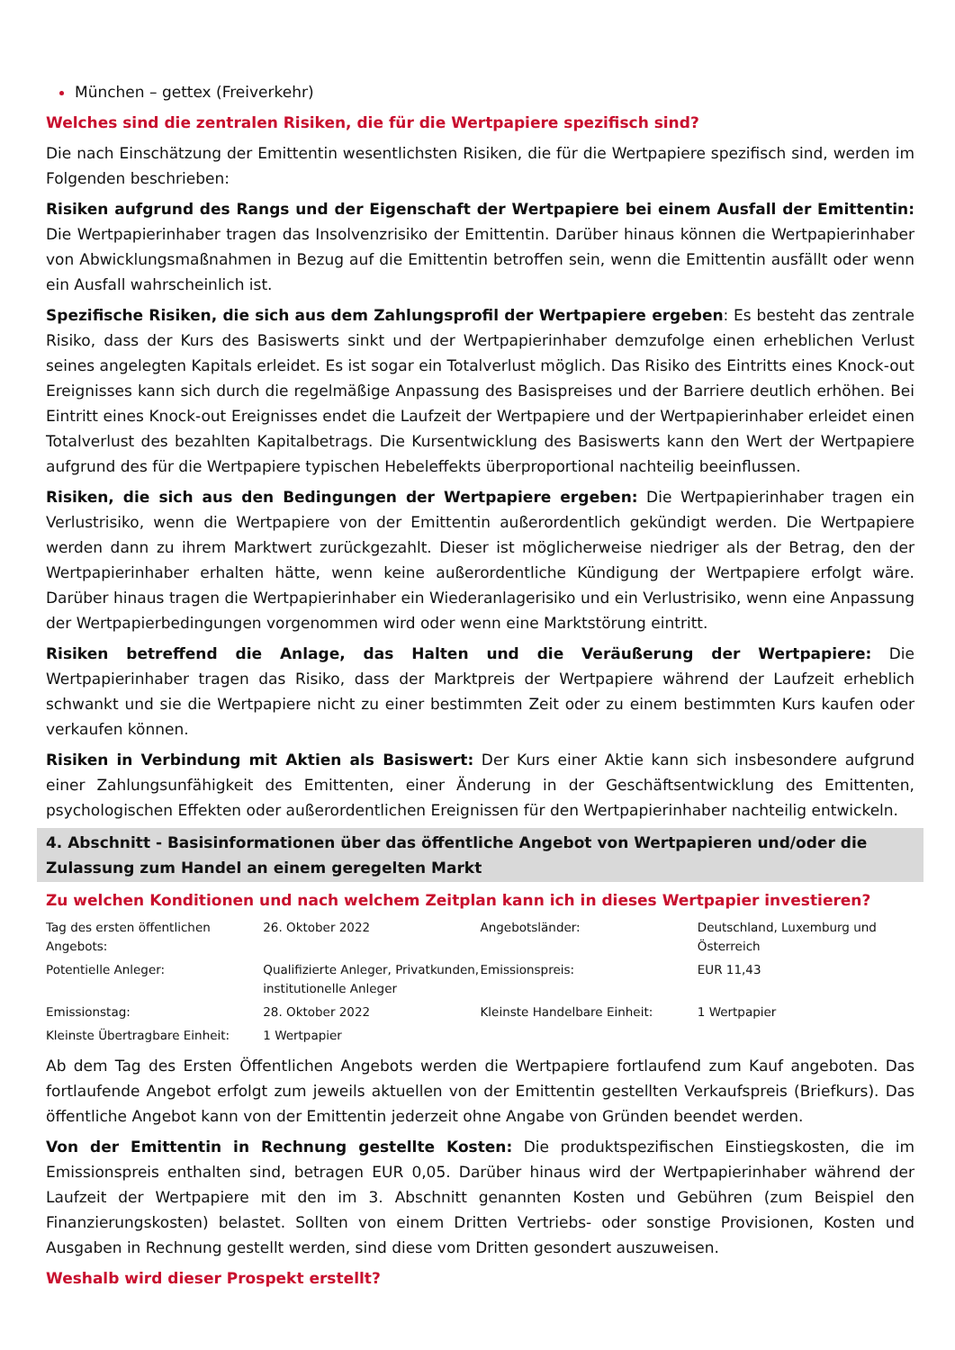München – gettex (Freiverkehr)
Welches sind die zentralen Risiken, die für die Wertpapiere spezifisch sind?
Die nach Einschätzung der Emittentin wesentlichsten Risiken, die für die Wertpapiere spezifisch sind, werden im Folgenden beschrieben:
Risiken aufgrund des Rangs und der Eigenschaft der Wertpapiere bei einem Ausfall der Emittentin: Die Wertpapierinhaber tragen das Insolvenzrisiko der Emittentin. Darüber hinaus können die Wertpapierinhaber von Abwicklungsmaßnahmen in Bezug auf die Emittentin betroffen sein, wenn die Emittentin ausfällt oder wenn ein Ausfall wahrscheinlich ist.
Spezifische Risiken, die sich aus dem Zahlungsprofil der Wertpapiere ergeben: Es besteht das zentrale Risiko, dass der Kurs des Basiswerts sinkt und der Wertpapierinhaber demzufolge einen erheblichen Verlust seines angelegten Kapitals erleidet. Es ist sogar ein Totalverlust möglich. Das Risiko des Eintritts eines Knock-out Ereignisses kann sich durch die regelmäßige Anpassung des Basispreises und der Barriere deutlich erhöhen. Bei Eintritt eines Knock-out Ereignisses endet die Laufzeit der Wertpapiere und der Wertpapierinhaber erleidet einen Totalverlust des bezahlten Kapitalbetrags. Die Kursentwicklung des Basiswerts kann den Wert der Wertpapiere aufgrund des für die Wertpapiere typischen Hebeleffekts überproportional nachteilig beeinflussen.
Risiken, die sich aus den Bedingungen der Wertpapiere ergeben: Die Wertpapierinhaber tragen ein Verlustrisiko, wenn die Wertpapiere von der Emittentin außerordentlich gekündigt werden. Die Wertpapiere werden dann zu ihrem Marktwert zurückgezahlt. Dieser ist möglicherweise niedriger als der Betrag, den der Wertpapierinhaber erhalten hätte, wenn keine außerordentliche Kündigung der Wertpapiere erfolgt wäre. Darüber hinaus tragen die Wertpapierinhaber ein Wiederanlagerisiko und ein Verlustrisiko, wenn eine Anpassung der Wertpapierbedingungen vorgenommen wird oder wenn eine Marktstörung eintritt.
Risiken betreffend die Anlage, das Halten und die Veräußerung der Wertpapiere: Die Wertpapierinhaber tragen das Risiko, dass der Marktpreis der Wertpapiere während der Laufzeit erheblich schwankt und sie die Wertpapiere nicht zu einer bestimmten Zeit oder zu einem bestimmten Kurs kaufen oder verkaufen können.
Risiken in Verbindung mit Aktien als Basiswert: Der Kurs einer Aktie kann sich insbesondere aufgrund einer Zahlungsunfähigkeit des Emittenten, einer Änderung in der Geschäftsentwicklung des Emittenten, psychologischen Effekten oder außerordentlichen Ereignissen für den Wertpapierinhaber nachteilig entwickeln.
4. Abschnitt - Basisinformationen über das öffentliche Angebot von Wertpapieren und/oder die Zulassung zum Handel an einem geregelten Markt
Zu welchen Konditionen und nach welchem Zeitplan kann ich in dieses Wertpapier investieren?
| Tag des ersten öffentlichen Angebots: | 26. Oktober 2022 | Angebotsländer: | Deutschland, Luxemburg und Österreich |
| Potentielle Anleger: | Qualifizierte Anleger, Privatkunden, institutionelle Anleger | Emissionspreis: | EUR 11,43 |
| Emissionstag: | 28. Oktober 2022 | Kleinste Handelbare Einheit: | 1 Wertpapier |
| Kleinste Übertragbare Einheit: | 1 Wertpapier | | |
Ab dem Tag des Ersten Öffentlichen Angebots werden die Wertpapiere fortlaufend zum Kauf angeboten. Das fortlaufende Angebot erfolgt zum jeweils aktuellen von der Emittentin gestellten Verkaufspreis (Briefkurs). Das öffentliche Angebot kann von der Emittentin jederzeit ohne Angabe von Gründen beendet werden.
Von der Emittentin in Rechnung gestellte Kosten: Die produktspezifischen Einstiegskosten, die im Emissionspreis enthalten sind, betragen EUR 0,05. Darüber hinaus wird der Wertpapierinhaber während der Laufzeit der Wertpapiere mit den im 3. Abschnitt genannten Kosten und Gebühren (zum Beispiel den Finanzierungskosten) belastet. Sollten von einem Dritten Vertriebs- oder sonstige Provisionen, Kosten und Ausgaben in Rechnung gestellt werden, sind diese vom Dritten gesondert auszuweisen.
Weshalb wird dieser Prospekt erstellt?